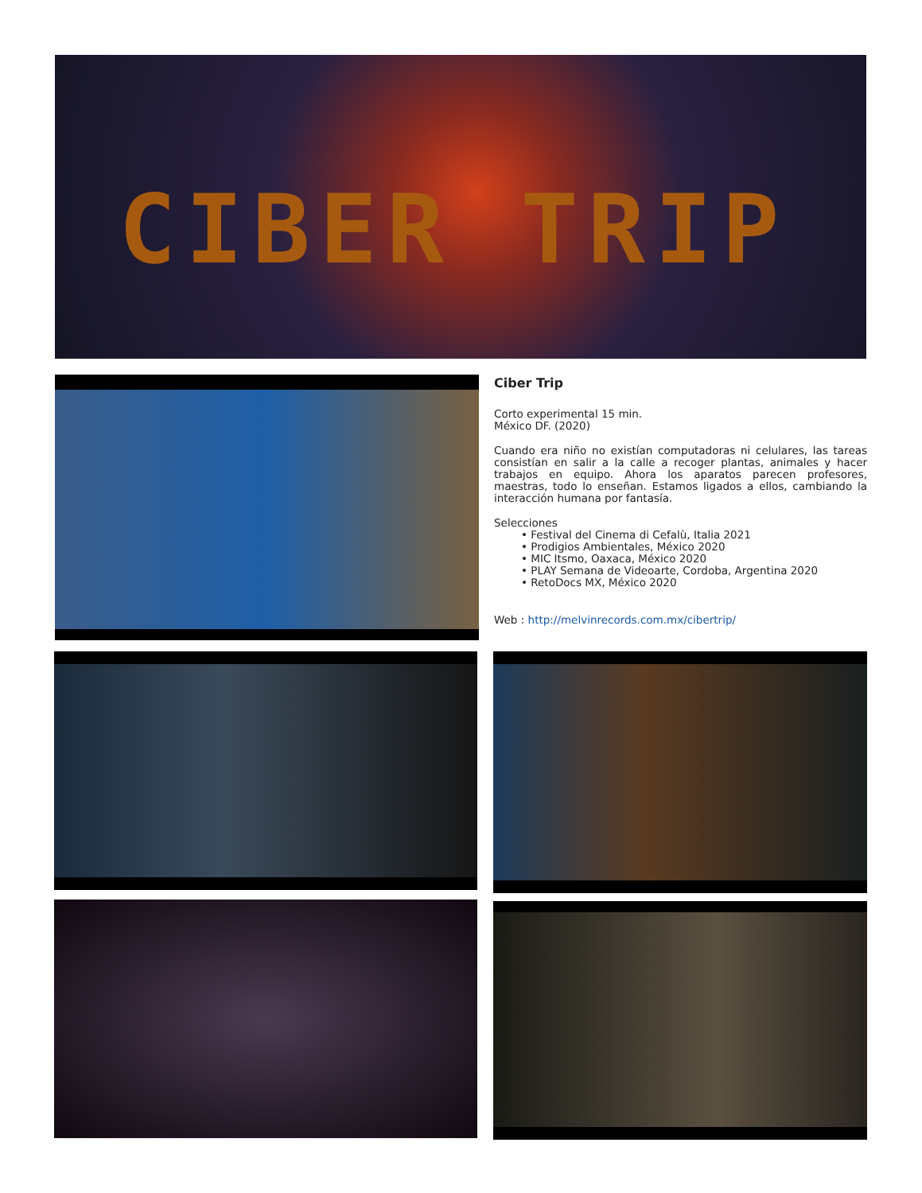CIBER TRIP
Ciber Trip
Corto experimental 15 min.
México DF. (2020)
Cuando era niño no existían computadoras ni celulares, las tareas consistían en salir a la calle a recoger plantas, animales y hacer trabajos en equipo. Ahora los aparatos parecen profesores, maestras, todo lo enseñan. Estamos ligados a ellos, cambiando la interacción humana por fantasía.
Selecciones
• Festival del Cinema di Cefalù, Italia 2021
• Prodigios Ambientales, México 2020
• MIC Itsmo, Oaxaca, México 2020
• PLAY Semana de Videoarte, Cordoba, Argentina 2020
• RetoDocs MX, México 2020
Web : http://melvinrecords.com.mx/cibertrip/